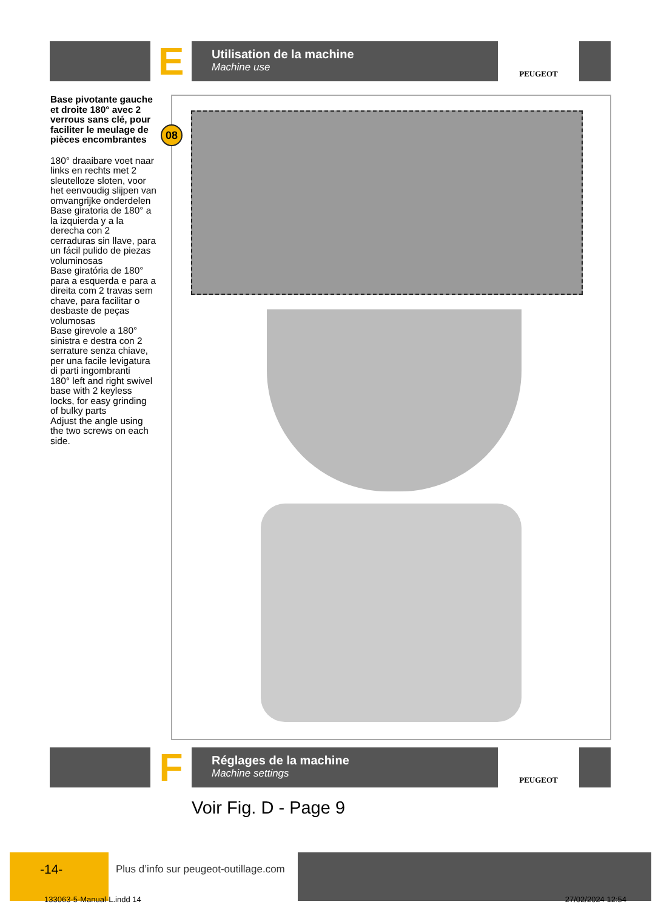E
Utilisation de la machine
Machine use
PEUGEOT
Base pivotante gauche et droite 180° avec 2 verrous sans clé, pour faciliter le meulage de pièces encombrantes
180° draaibare voet naar links en rechts met 2 sleutelloze sloten, voor het eenvoudig slijpen van omvangrijke onderdelen
Base giratoria de 180° a la izquierda y a la derecha con 2 cerraduras sin llave, para un fácil pulido de piezas voluminosas
Base giratória de 180° para a esquerda e para a direita com 2 travas sem chave, para facilitar o desbaste de peças volumosas
Base girevole a 180° sinistra e destra con 2 serrature senza chiave, per una facile levigatura di parti ingombranti
180° left and right swivel base with 2 keyless locks, for easy grinding of bulky parts
Adjust the angle using the two screws on each side.
08
F
Réglages de la machine
Machine settings
PEUGEOT
Voir Fig. D - Page 9
-14-
Plus d’info sur peugeot-outillage.com
133063-5-Manual-L.indd 14 27/02/2024 12:54